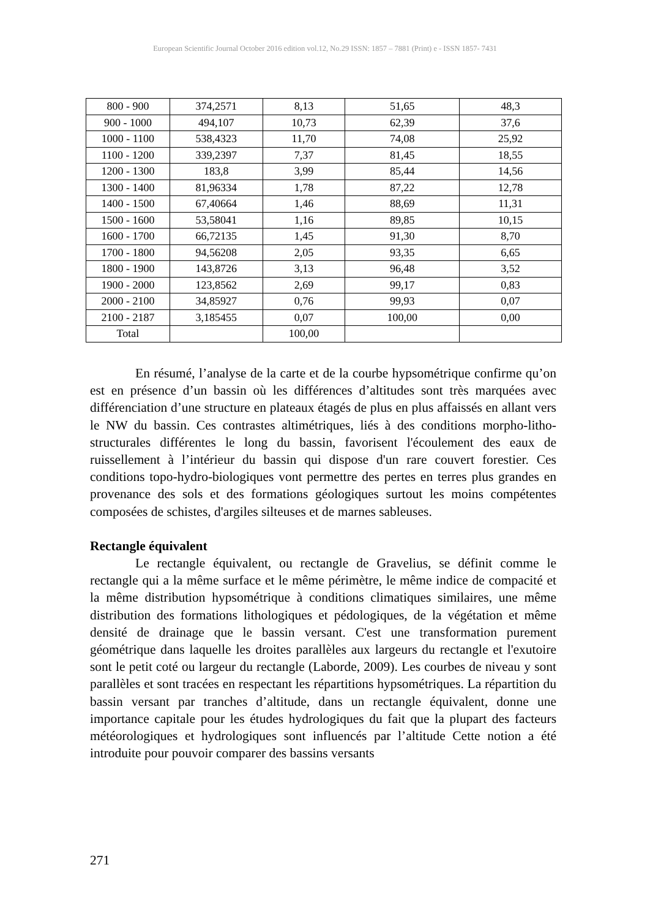European Scientific Journal October 2016 edition vol.12, No.29 ISSN: 1857 – 7881 (Print) e - ISSN 1857- 7431
| 800 - 900 | 374,2571 | 8,13 | 51,65 | 48,3 |
| 900 - 1000 | 494,107 | 10,73 | 62,39 | 37,6 |
| 1000 - 1100 | 538,4323 | 11,70 | 74,08 | 25,92 |
| 1100 - 1200 | 339,2397 | 7,37 | 81,45 | 18,55 |
| 1200 - 1300 | 183,8 | 3,99 | 85,44 | 14,56 |
| 1300 - 1400 | 81,96334 | 1,78 | 87,22 | 12,78 |
| 1400 - 1500 | 67,40664 | 1,46 | 88,69 | 11,31 |
| 1500 - 1600 | 53,58041 | 1,16 | 89,85 | 10,15 |
| 1600 - 1700 | 66,72135 | 1,45 | 91,30 | 8,70 |
| 1700 - 1800 | 94,56208 | 2,05 | 93,35 | 6,65 |
| 1800 - 1900 | 143,8726 | 3,13 | 96,48 | 3,52 |
| 1900 - 2000 | 123,8562 | 2,69 | 99,17 | 0,83 |
| 2000 - 2100 | 34,85927 | 0,76 | 99,93 | 0,07 |
| 2100 - 2187 | 3,185455 | 0,07 | 100,00 | 0,00 |
| Total | | 100,00 | | |
En résumé, l’analyse de la carte et de la courbe hypsométrique confirme qu’on est en présence d’un bassin où les différences d’altitudes sont très marquées avec différenciation d’une structure en plateaux étagés de plus en plus affaissés en allant vers le NW du bassin. Ces contrastes altimétriques, liés à des conditions morpho-litho-structurales différentes le long du bassin, favorisent l'écoulement des eaux de ruissellement à l’intérieur du bassin qui dispose d'un rare couvert forestier. Ces conditions topo-hydro-biologiques vont permettre des pertes en terres plus grandes en provenance des sols et des formations géologiques surtout les moins compétentes composées de schistes, d'argiles silteuses et de marnes sableuses.
Rectangle équivalent
Le rectangle équivalent, ou rectangle de Gravelius, se définit comme le rectangle qui a la même surface et le même périmètre, le même indice de compacité et la même distribution hypsométrique à conditions climatiques similaires, une même distribution des formations lithologiques et pédologiques, de la végétation et même densité de drainage que le bassin versant. C'est une transformation purement géométrique dans laquelle les droites parallèles aux largeurs du rectangle et l'exutoire sont le petit coté ou largeur du rectangle (Laborde, 2009). Les courbes de niveau y sont parallèles et sont tracées en respectant les répartitions hypsométriques. La répartition du bassin versant par tranches d’altitude, dans un rectangle équivalent, donne une importance capitale pour les études hydrologiques du fait que la plupart des facteurs météorologiques et hydrologiques sont influencés par l’altitude Cette notion a été introduite pour pouvoir comparer des bassins versants
271